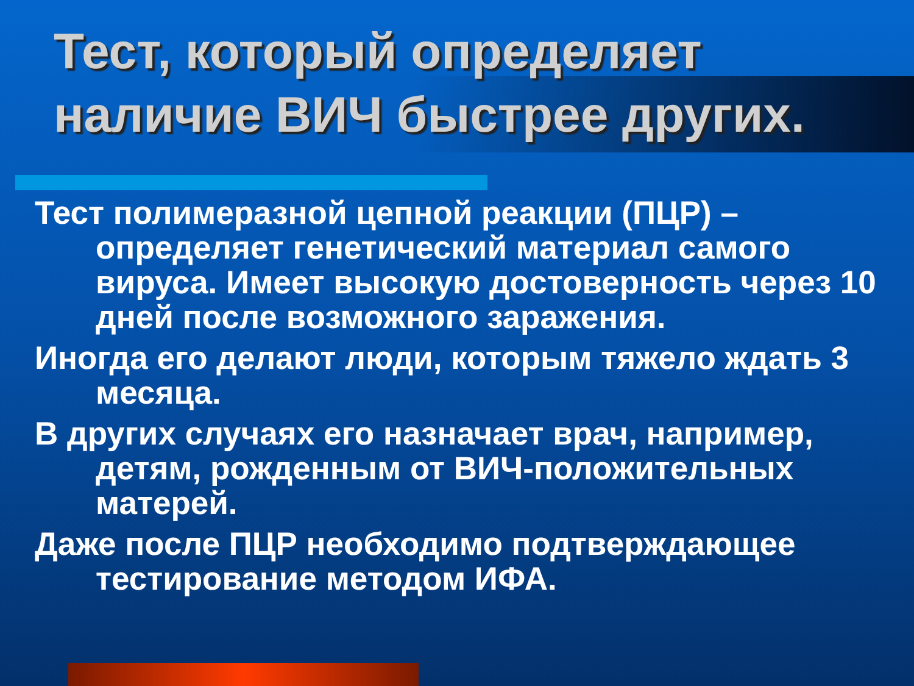Тест, который определяет наличие ВИЧ быстрее других.
Тест полимеразной цепной реакции (ПЦР) – определяет генетический материал самого вируса. Имеет высокую достоверность через 10 дней после возможного заражения.
Иногда его делают люди, которым тяжело ждать 3 месяца.
В других случаях его назначает врач, например, детям, рожденным от ВИЧ-положительных матерей.
Даже после ПЦР необходимо подтверждающее тестирование методом ИФА.